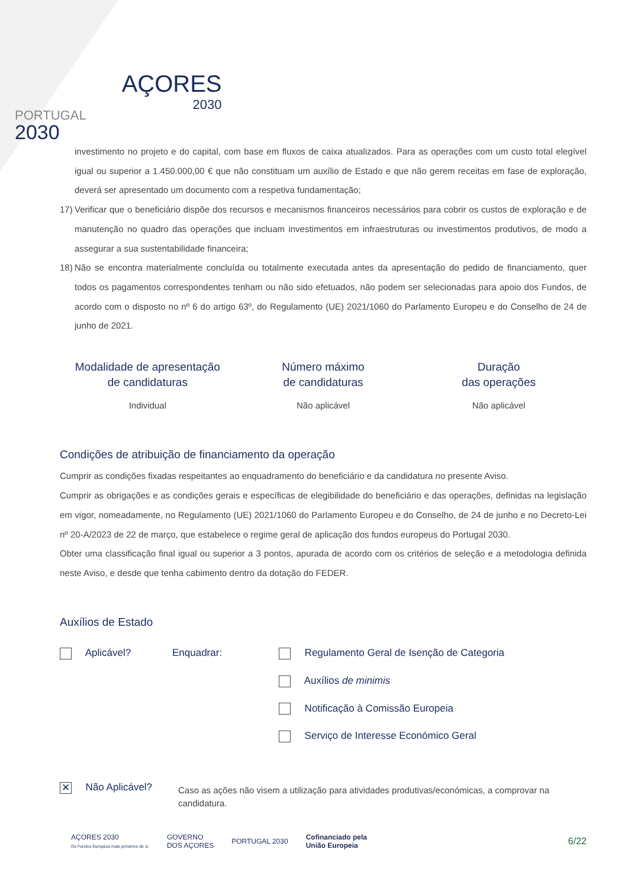PORTUGAL
2030
AÇORES
2030
investimento no projeto e do capital, com base em fluxos de caixa atualizados. Para as operações com um custo total elegível igual ou superior a 1.450.000,00 € que não constituam um auxílio de Estado e que não gerem receitas em fase de exploração, deverá ser apresentado um documento com a respetiva fundamentação;
17)
Verificar que o beneficiário dispõe dos recursos e mecanismos financeiros necessários para cobrir os custos de exploração e de manutenção no quadro das operações que incluam investimentos em infraestruturas ou investimentos produtivos, de modo a assegurar a sua sustentabilidade financeira;
18)
Não se encontra materialmente concluída ou totalmente executada antes da apresentação do pedido de financiamento, quer todos os pagamentos correspondentes tenham ou não sido efetuados, não podem ser selecionadas para apoio dos Fundos, de acordo com o disposto no nº 6 do artigo 63º, do Regulamento (UE) 2021/1060 do Parlamento Europeu e do Conselho de 24 de junho de 2021.
Modalidade de apresentação
de candidaturas
Individual
Número máximo
de candidaturas
Não aplicável
Duração
das operações
Não aplicável
Condições de atribuição de financiamento da operação
Cumprir as condições fixadas respeitantes ao enquadramento do beneficiário e da candidatura no presente Aviso.
Cumprir as obrigações e as condições gerais e específicas de elegibilidade do beneficiário e das operações, definidas na legislação em vigor, nomeadamente, no Regulamento (UE) 2021/1060 do Parlamento Europeu e do Conselho, de 24 de junho e no Decreto-Lei nº 20-A/2023 de 22 de março, que estabelece o regime geral de aplicação dos fundos europeus do Portugal 2030.
Obter uma classificação final igual ou superior a 3 pontos, apurada de acordo com os critérios de seleção e a metodologia definida neste Aviso, e desde que tenha cabimento dentro da dotação do FEDER.
Auxílios de Estado
Aplicável? Enquadrar: Regulamento Geral de Isenção de Categoria
Auxílios de minimis
Notificação à Comissão Europeia
Serviço de Interesse Económico Geral
✕ Não Aplicável?
Caso as ações não visem a utilização para atividades produtivas/económicas, a comprovar na candidatura.
AÇORES 2030
Os Fundos Europeus mais próximos de si.
GOVERNO
DOS AÇORES
PORTUGAL 2030
Cofinanciado pela
União Europeia
6/22